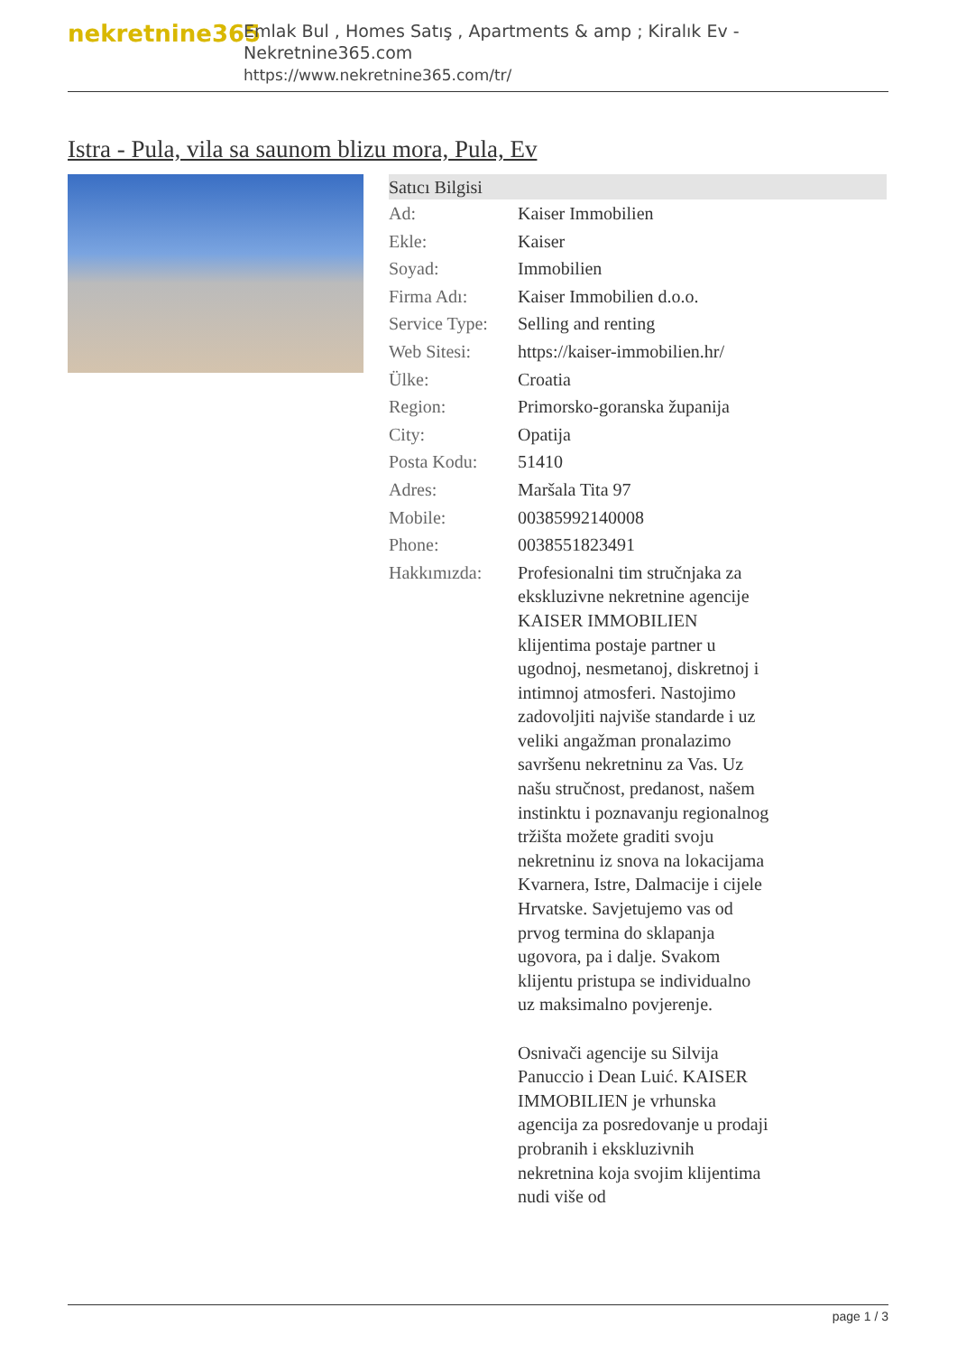nekretnine365
Emlak Bul , Homes Satış , Apartments & amp ; Kiralık Ev - Nekretnine365.com
https://www.nekretnine365.com/tr/
Istra - Pula, vila sa saunom blizu mora, Pula, Ev
| Satıcı Bilgisi | |
| --- | --- |
| Ad: | Kaiser Immobilien |
| Ekle: | Kaiser |
| Soyad: | Immobilien |
| Firma Adı: | Kaiser Immobilien d.o.o. |
| Service Type: | Selling and renting |
| Web Sitesi: | https://kaiser-immobilien.hr/ |
| Ülke: | Croatia |
| Region: | Primorsko-goranska županija |
| City: | Opatija |
| Posta Kodu: | 51410 |
| Adres: | Maršala Tita 97 |
| Mobile: | 00385992140008 |
| Phone: | 0038551823491 |
| Hakkımızda: | Profesionalni tim stručnjaka za ekskluzivne nekretnine agencije KAISER IMMOBILIEN klijentima postaje partner u ugodnoj, nesmetanoj, diskretnoj i intimnoj atmosferi. Nastojimo zadovoljiti najviše standarde i uz veliki angažman pronalazimo savršenu nekretninu za Vas. Uz našu stručnost, predanost, našem instinktu i poznavanju regionalnog tržišta možete graditi svoju nekretninu iz snova na lokacijama Kvarnera, Istre, Dalmacije i cijele Hrvatske. Savjetujemo vas od prvog termina do sklapanja ugovora, pa i dalje. Svakom klijentu pristupa se individualno uz maksimalno povjerenje. Osnivači agencije su Silvija Panuccio i Dean Luić. KAISER IMMOBILIEN je vrhunska agencija za posredovanje u prodaji probranih i ekskluzivnih nekretnina koja svojim klijentima nudi više od |
page 1 / 3